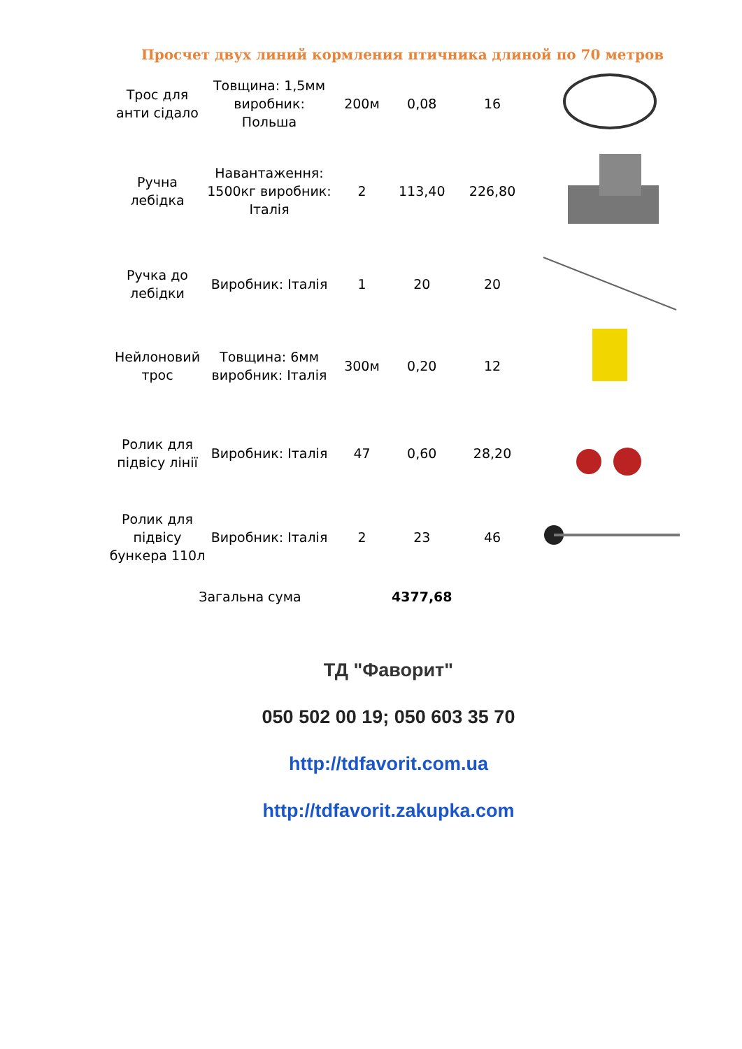Просчет двух линий кормления птичника длиной по 70 метров
| Трос для анти сідало | Товщина: 1,5мм виробник: Польша | 200м | 0,08 | 16 | |
| Ручна лебідка | Навантаження: 1500кг виробник: Італія | 2 | 113,40 | 226,80 | |
| Ручка до лебідки | Виробник: Італія | 1 | 20 | 20 | |
| Нейлоновий трос | Товщина: 6мм виробник: Італія | 300м | 0,20 | 12 | |
| Ролик для підвісу лінії | Виробник: Італія | 47 | 0,60 | 28,20 | |
| Ролик для підвісу бункера 110л | Виробник: Італія | 2 | 23 | 46 | |
| Загальна сума | | | 4377,68 | | |
ТД "Фаворит"
050 502 00 19; 050 603 35 70
http://tdfavorit.com.ua
http://tdfavorit.zakupka.com